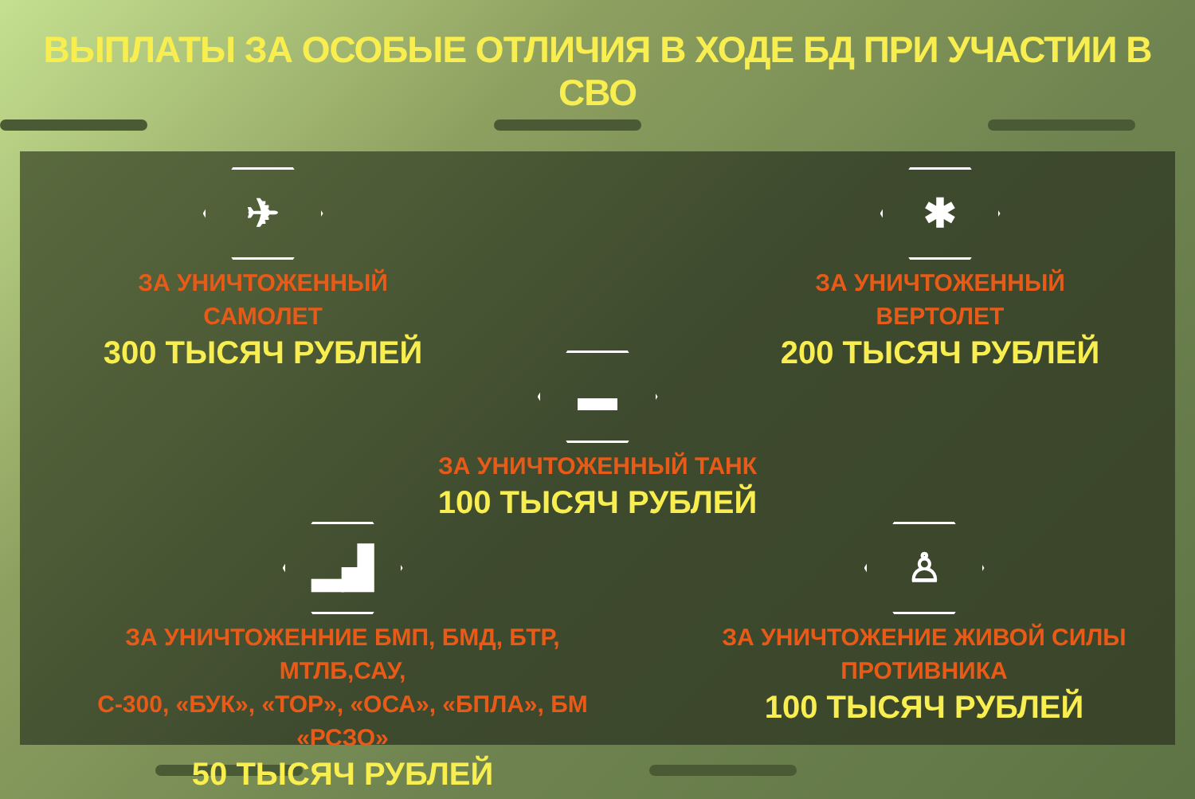ВЫПЛАТЫ ЗА ОСОБЫЕ ОТЛИЧИЯ В ХОДЕ БД ПРИ УЧАСТИИ В СВО
✈
ЗА УНИЧТОЖЕННЫЙ САМОЛЕТ
300 ТЫСЯЧ РУБЛЕЙ
✱
ЗА УНИЧТОЖЕННЫЙ ВЕРТОЛЕТ
200 ТЫСЯЧ РУБЛЕЙ
▬
ЗА УНИЧТОЖЕННЫЙ ТАНК
100 ТЫСЯЧ РУБЛЕЙ
▂▟
ЗА УНИЧТОЖЕННИЕ БМП, БМД, БТР, МТЛБ,САУ,
С-300, «БУК», «ТОР», «ОСА», «БПЛА», БМ «РСЗО»
50 ТЫСЯЧ РУБЛЕЙ
♙
ЗА УНИЧТОЖЕНИЕ ЖИВОЙ СИЛЫ
ПРОТИВНИКА
100 ТЫСЯЧ РУБЛЕЙ